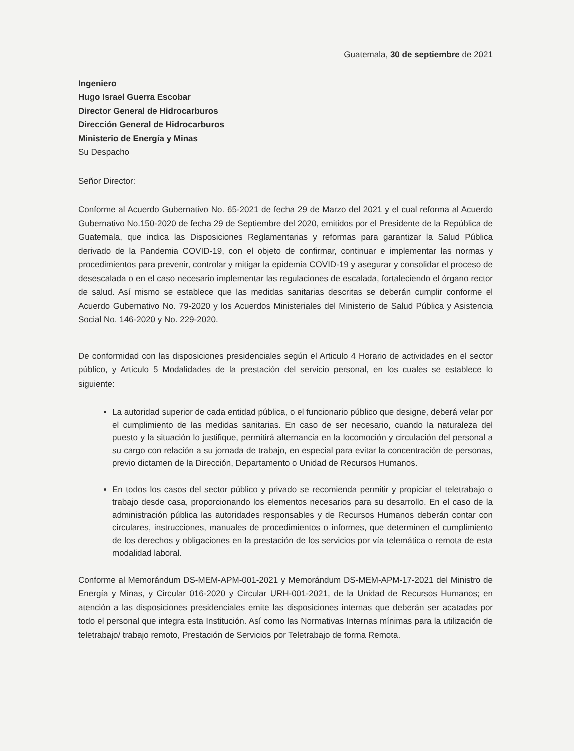Guatemala, 30 de septiembre de 2021
Ingeniero
Hugo Israel Guerra Escobar
Director General de Hidrocarburos
Dirección General de Hidrocarburos
Ministerio de Energía y Minas
Su Despacho
Señor Director:
Conforme al Acuerdo Gubernativo No. 65-2021 de fecha 29 de Marzo del 2021 y el cual reforma al Acuerdo Gubernativo No.150-2020 de fecha 29 de Septiembre del 2020, emitidos por el Presidente de la República de Guatemala, que indica las Disposiciones Reglamentarias y reformas para garantizar la Salud Pública derivado de la Pandemia COVID-19, con el objeto de confirmar, continuar e implementar las normas y procedimientos para prevenir, controlar y mitigar la epidemia COVID-19 y asegurar y consolidar el proceso de desescalada o en el caso necesario implementar las regulaciones de escalada, fortaleciendo el órgano rector de salud. Así mismo se establece que las medidas sanitarias descritas se deberán cumplir conforme el Acuerdo Gubernativo No. 79-2020 y los Acuerdos Ministeriales del Ministerio de Salud Pública y Asistencia Social No. 146-2020 y No. 229-2020.
De conformidad con las disposiciones presidenciales según el Articulo 4 Horario de actividades en el sector público, y Articulo 5 Modalidades de la prestación del servicio personal, en los cuales se establece lo siguiente:
La autoridad superior de cada entidad pública, o el funcionario público que designe, deberá velar por el cumplimiento de las medidas sanitarias. En caso de ser necesario, cuando la naturaleza del puesto y la situación lo justifique, permitirá alternancia en la locomoción y circulación del personal a su cargo con relación a su jornada de trabajo, en especial para evitar la concentración de personas, previo dictamen de la Dirección, Departamento o Unidad de Recursos Humanos.
En todos los casos del sector público y privado se recomienda permitir y propiciar el teletrabajo o trabajo desde casa, proporcionando los elementos necesarios para su desarrollo. En el caso de la administración pública las autoridades responsables y de Recursos Humanos deberán contar con circulares, instrucciones, manuales de procedimientos o informes, que determinen el cumplimiento de los derechos y obligaciones en la prestación de los servicios por vía telemática o remota de esta modalidad laboral.
Conforme al Memorándum DS-MEM-APM-001-2021 y Memorándum DS-MEM-APM-17-2021 del Ministro de Energía y Minas, y Circular 016-2020 y Circular URH-001-2021, de la Unidad de Recursos Humanos; en atención a las disposiciones presidenciales emite las disposiciones internas que deberán ser acatadas por todo el personal que integra esta Institución. Así como las Normativas Internas mínimas para la utilización de teletrabajo/ trabajo remoto, Prestación de Servicios por Teletrabajo de forma Remota.